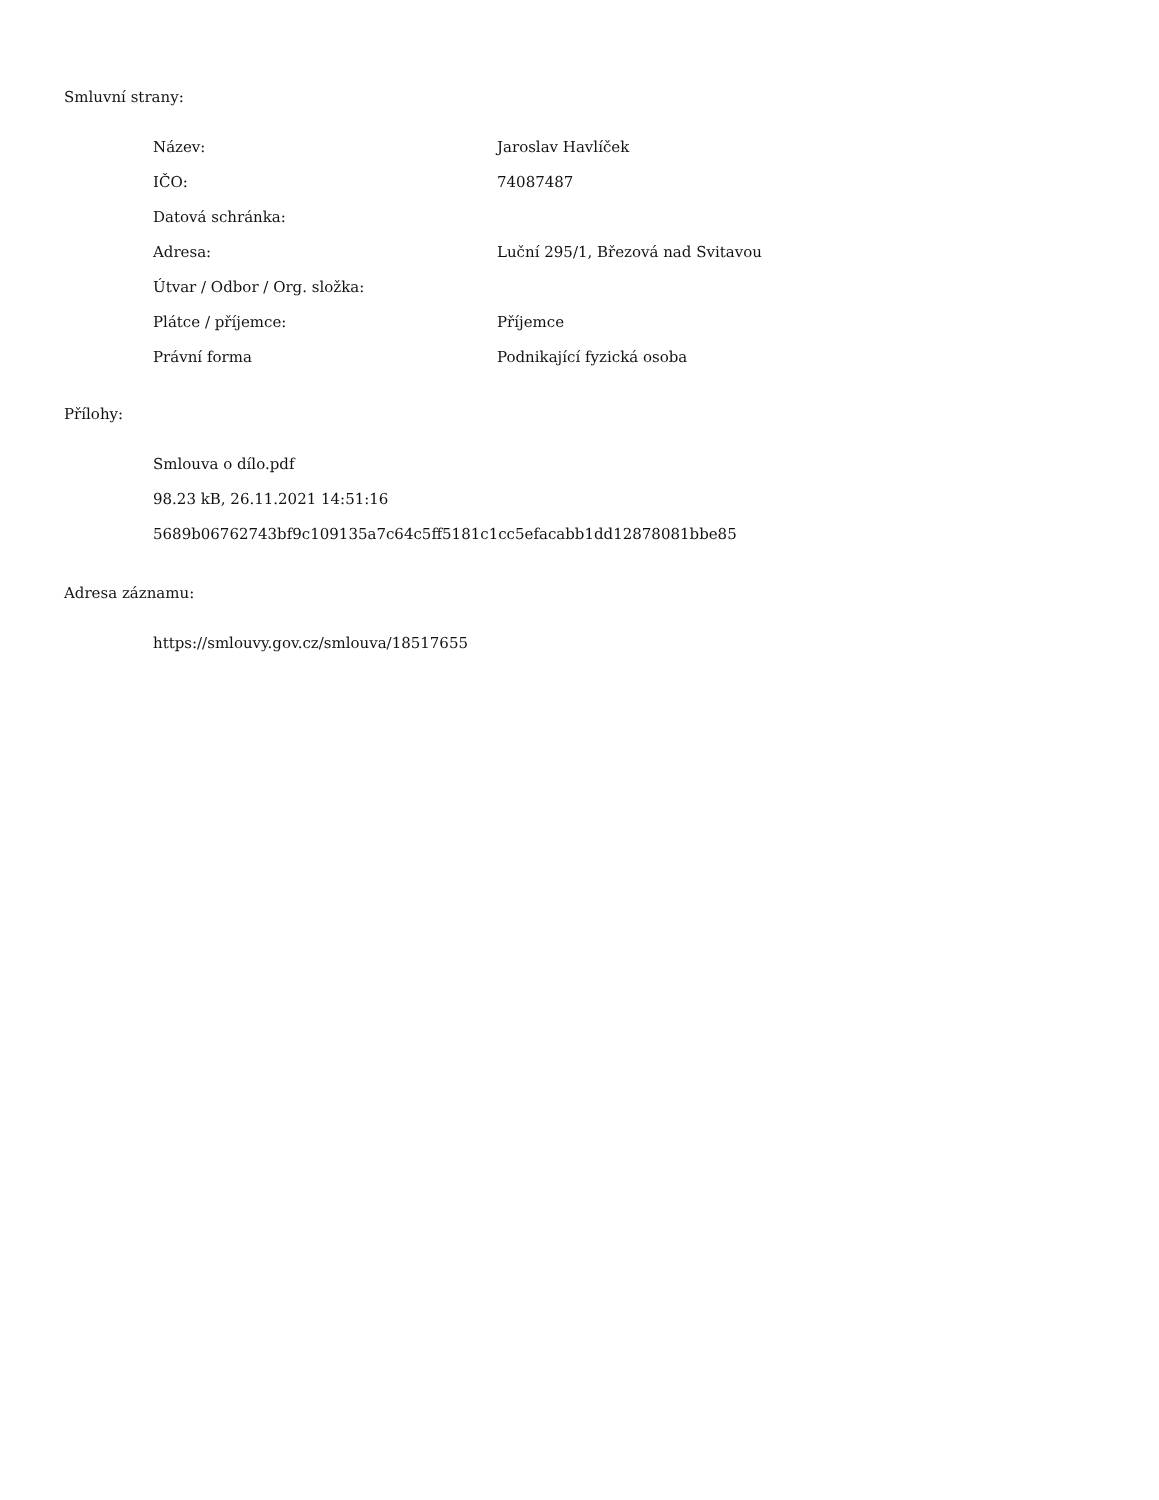Smluvní strany:
| Název: | Jaroslav Havlíček |
| IČO: | 74087487 |
| Datová schránka: | |
| Adresa: | Luční 295/1, Březová nad Svitavou |
| Útvar / Odbor / Org. složka: | |
| Plátce / příjemce: | Příjemce |
| Právní forma | Podnikající fyzická osoba |
Přílohy:
Smlouva o dílo.pdf
98.23 kB, 26.11.2021 14:51:16
5689b06762743bf9c109135a7c64c5ff5181c1cc5efacabb1dd12878081bbe85
Adresa záznamu:
https://smlouvy.gov.cz/smlouva/18517655